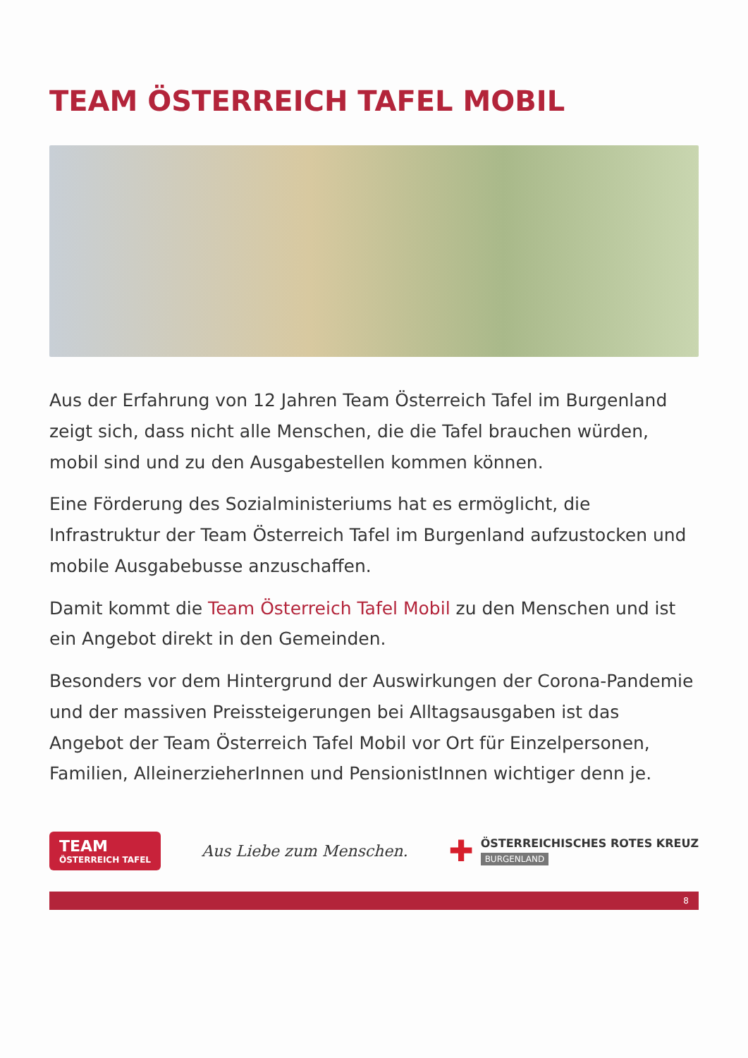TEAM ÖSTERREICH TAFEL MOBIL
Aus der Erfahrung von 12 Jahren Team Österreich Tafel im Burgenland zeigt sich, dass nicht alle Menschen, die die Tafel brauchen würden, mobil sind und zu den Ausgabestellen kommen können.
Eine Förderung des Sozialministeriums hat es ermöglicht, die Infrastruktur der Team Österreich Tafel im Burgenland aufzustocken und mobile Ausgabebusse anzuschaffen.
Damit kommt die Team Österreich Tafel Mobil zu den Menschen und ist ein Angebot direkt in den Gemeinden.
Besonders vor dem Hintergrund der Auswirkungen der Corona-Pandemie und der massiven Preissteigerungen bei Alltagsausgaben ist das Angebot der Team Österreich Tafel Mobil vor Ort für Einzelpersonen, Familien, AlleinerzieherInnen und PensionistInnen wichtiger denn je.
TEAM
ÖSTERREICH TAFEL
Aus Liebe zum Menschen.
✚
ÖSTERREICHISCHES ROTES KREUZ
BURGENLAND
8